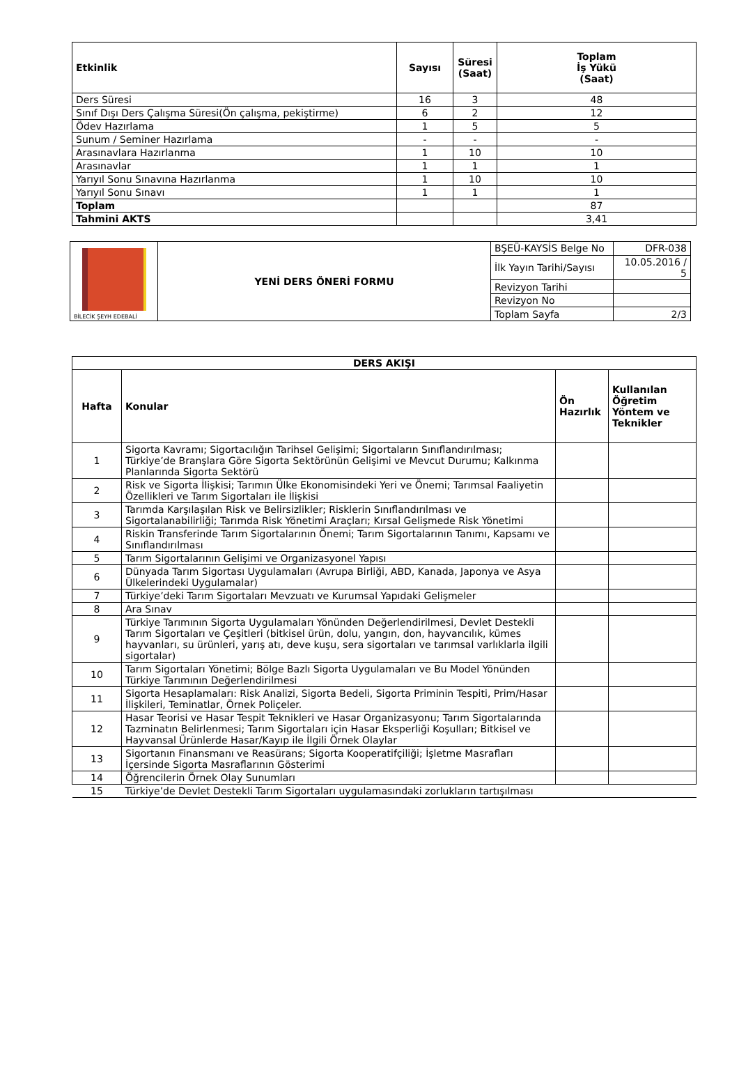| Etkinlik | Sayısı | Süresi (Saat) | Toplam İş Yükü (Saat) |
| --- | --- | --- | --- |
| Ders Süresi | 16 | 3 | 48 |
| Sınıf Dışı Ders Çalışma Süresi(Ön çalışma, pekiştirme) | 6 | 2 | 12 |
| Ödev Hazırlama | 1 | 5 | 5 |
| Sunum / Seminer Hazırlama | - | - | - |
| Arasınavlara Hazırlanma | 1 | 10 | 10 |
| Arasınavlar | 1 | 1 | 1 |
| Yarıyıl Sonu Sınavına Hazırlanma | 1 | 10 | 10 |
| Yarıyıl Sonu Sınavı | 1 | 1 | 1 |
| Toplam | | | 87 |
| Tahmini AKTS | | | 3,41 |
| BİLECİK ŞEYH EDEBALİ | YENİ DERS ÖNERİ FORMU | BŞEÜ-KAYSİS Belge No | DFR-038 |
| | | İlk Yayın Tarihi/Sayısı | 10.05.2016 / 5 |
| | | Revizyon Tarihi | |
| | | Revizyon No | |
| | | Toplam Sayfa | 2/3 |
| DERS AKIŞI | | | |
| --- | --- | --- | --- |
| Hafta | Konular | Ön Hazırlık | Kullanılan Öğretim Yöntem ve Teknikler |
| 1 | Sigorta Kavramı; Sigortacılığın Tarihsel Gelişimi; Sigortaların Sınıflandırılması; Türkiye’de Branşlara Göre Sigorta Sektörünün Gelişimi ve Mevcut Durumu; Kalkınma Planlarında Sigorta Sektörü | | |
| 2 | Risk ve Sigorta İlişkisi; Tarımın Ülke Ekonomisindeki Yeri ve Önemi; Tarımsal Faaliyetin Özellikleri ve Tarım Sigortaları ile İlişkisi | | |
| 3 | Tarımda Karşılaşılan Risk ve Belirsizlikler; Risklerin Sınıflandırılması ve Sigortalanabilirliği; Tarımda Risk Yönetimi Araçları; Kırsal Gelişmede Risk Yönetimi | | |
| 4 | Riskin Transferinde Tarım Sigortalarının Önemi; Tarım Sigortalarının Tanımı, Kapsamı ve Sınıflandırılması | | |
| 5 | Tarım Sigortalarının Gelişimi ve Organizasyonel Yapısı | | |
| 6 | Dünyada Tarım Sigortası Uygulamaları (Avrupa Birliği, ABD, Kanada, Japonya ve Asya Ülkelerindeki Uygulamalar) | | |
| 7 | Türkiye’deki Tarım Sigortaları Mevzuatı ve Kurumsal Yapıdaki Gelişmeler | | |
| 8 | Ara Sınav | | |
| 9 | Türkiye Tarımının Sigorta Uygulamaları Yönünden Değerlendirilmesi, Devlet Destekli Tarım Sigortaları ve Çeşitleri (bitkisel ürün, dolu, yangın, don, hayvancılık, kümes hayvanları, su ürünleri, yarış atı, deve kuşu, sera sigortaları ve tarımsal varlıklarla ilgili sigortalar) | | |
| 10 | Tarım Sigortaları Yönetimi; Bölge Bazlı Sigorta Uygulamaları ve Bu Model Yönünden Türkiye Tarımının Değerlendirilmesi | | |
| 11 | Sigorta Hesaplamaları: Risk Analizi, Sigorta Bedeli, Sigorta Priminin Tespiti, Prim/Hasar İlişkileri, Teminatlar, Örnek Poliçeler. | | |
| 12 | Hasar Teorisi ve Hasar Tespit Teknikleri ve Hasar Organizasyonu; Tarım Sigortalarında Tazminatın Belirlenmesi; Tarım Sigortaları için Hasar Eksperliği Koşulları; Bitkisel ve Hayvansal Ürünlerde Hasar/Kayıp ile İlgili Örnek Olaylar | | |
| 13 | Sigortanın Finansmanı ve Reasürans; Sigorta Kooperatifçiliği; İşletme Masrafları İçersinde Sigorta Masraflarının Gösterimi | | |
| 14 | Öğrencilerin Örnek Olay Sunumları | | |
| 15 | Türkiye’de Devlet Destekli Tarım Sigortaları uygulamasındaki zorlukların tartışılması | | |